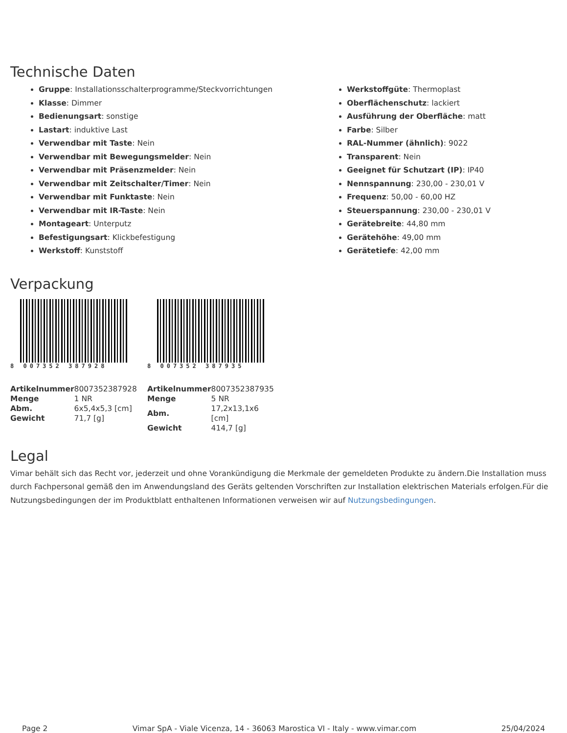Technische Daten
Gruppe: Installationsschalterprogramme/Steckvorrichtungen
Klasse: Dimmer
Bedienungsart: sonstige
Lastart: induktive Last
Verwendbar mit Taste: Nein
Verwendbar mit Bewegungsmelder: Nein
Verwendbar mit Präsenzmelder: Nein
Verwendbar mit Zeitschalter/Timer: Nein
Verwendbar mit Funktaste: Nein
Verwendbar mit IR-Taste: Nein
Montageart: Unterputz
Befestigungsart: Klickbefestigung
Werkstoff: Kunststoff
Werkstoffgüte: Thermoplast
Oberflächenschutz: lackiert
Ausführung der Oberfläche: matt
Farbe: Silber
RAL-Nummer (ähnlich): 9022
Transparent: Nein
Geeignet für Schutzart (IP): IP40
Nennspannung: 230,00 - 230,01 V
Frequenz: 50,00 - 60,00 HZ
Steuerspannung: 230,00 - 230,01 V
Gerätebreite: 44,80 mm
Gerätehöhe: 49,00 mm
Gerätetiefe: 42,00 mm
Verpackung
8 007352 387928
| Artikelnummer | 8007352387928 |
| Menge | 1 NR |
| Abm. | 6x5,4x5,3 [cm] |
| Gewicht | 71,7 [g] |
8 007352 387935
| Artikelnummer | 8007352387935 |
| Menge | 5 NR |
| Abm. | 17,2x13,1x6 [cm] |
| Gewicht | 414,7 [g] |
Legal
Vimar behält sich das Recht vor, jederzeit und ohne Vorankündigung die Merkmale der gemeldeten Produkte zu ändern.Die Installation muss durch Fachpersonal gemäß den im Anwendungsland des Geräts geltenden Vorschriften zur Installation elektrischen Materials erfolgen.Für die Nutzungsbedingungen der im Produktblatt enthaltenen Informationen verweisen wir auf Nutzungsbedingungen.
Page 2 Vimar SpA - Viale Vicenza, 14 - 36063 Marostica VI - Italy - www.vimar.com 25/04/2024